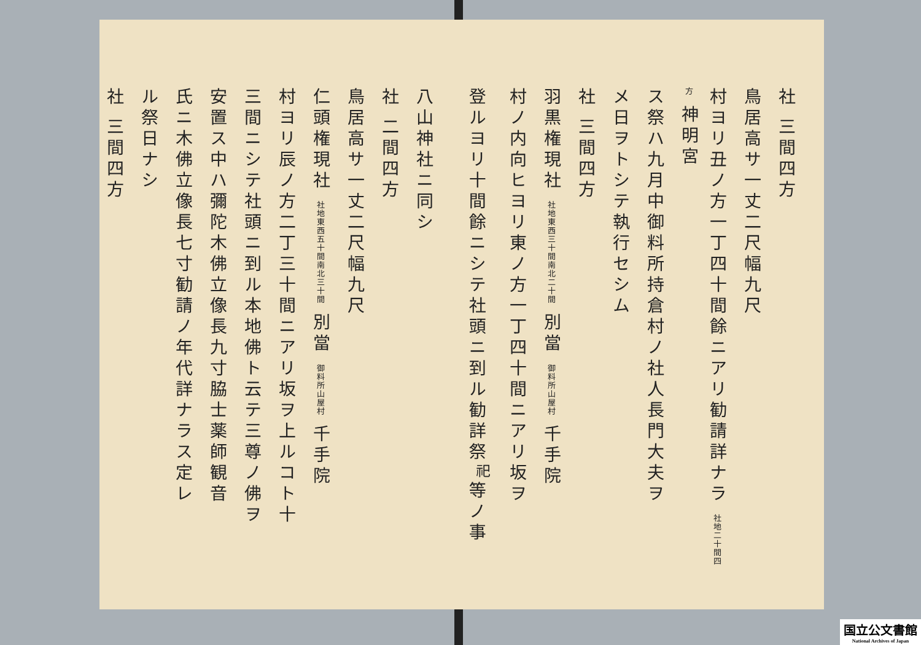社 三間四方
鳥居高サ一丈二尺幅九尺
村ヨリ丑ノ方一丁四十間餘ニアリ勧請詳ナラ 社地二十間四方 神明宮
ス祭ハ九月中御料所持倉村ノ社人長門大夫ヲ
メ日ヲトシテ執行セシム
社 三間四方
羽黒権現社 社地東西三十間南北二十間 別當 御料所山屋村 千手院
村ノ内向ヒヨリ東ノ方一丁四十間ニアリ坂ヲ
登ルヨリ十間餘ニシテ社頭ニ到ル勧詳祭<sup>祀</sup>等ノ事
八山神社ニ同シ
社 二間四方
鳥居高サ一丈二尺幅九尺
仁頭権現社 社地東西五十間南北三十間 別當 御料所山屋村 千手院
村ヨリ辰ノ方二丁三十間ニアリ坂ヲ上ルコト十
三間ニシテ社頭ニ到ル本地佛ト云テ三尊ノ佛ヲ
安置ス中ハ彌陀木佛立像長九寸脇士薬師観音
氏ニ木佛立像長七寸勧請ノ年代詳ナラス定レ
ル祭日ナシ
社 三間四方
国立公文書館
National Archives of Japan